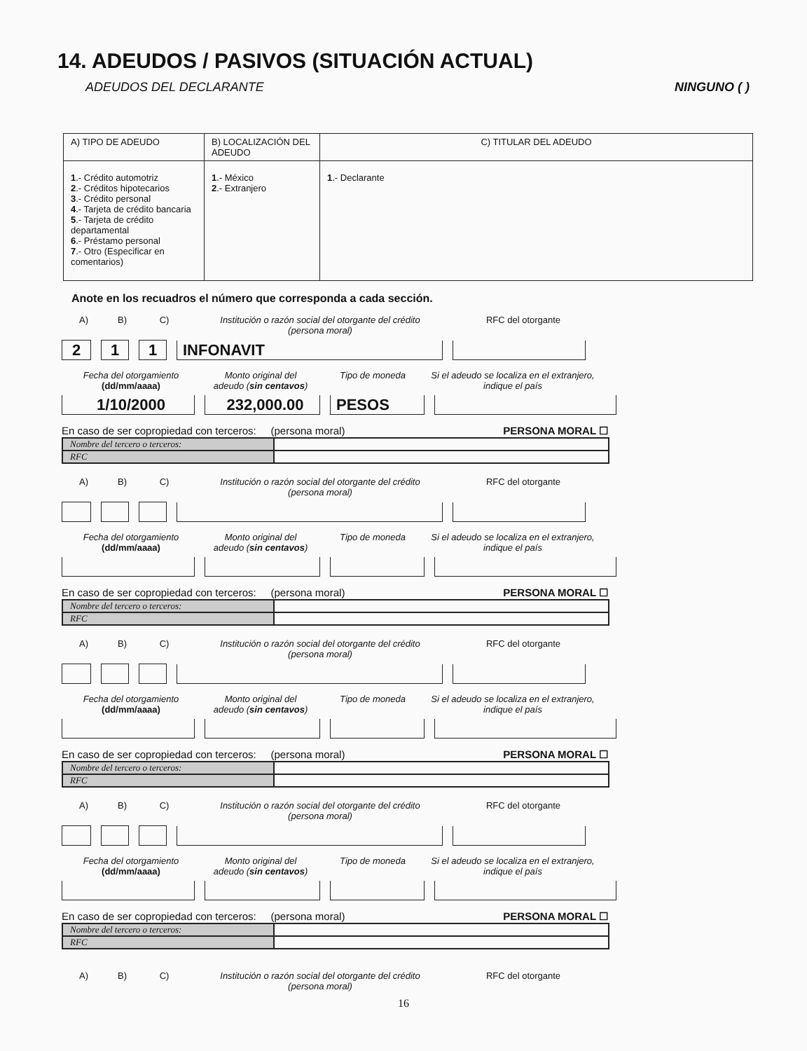14. ADEUDOS / PASIVOS (SITUACIÓN ACTUAL)
ADEUDOS DEL DECLARANTE NINGUNO ( )
| A) TIPO DE ADEUDO | B) LOCALIZACIÓN DEL ADEUDO | C) TITULAR DEL ADEUDO |
| --- | --- | --- |
| 1 .- Crédito automotriz 2 .- Créditos hipotecarios 3 .- Crédito personal 4 .- Tarjeta de crédito bancaria 5 .- Tarjeta de crédito departamental 6 .- Préstamo personal 7 .- Otro (Especificar en comentarios) | 1 .- México 2 .- Extranjero | 1 .- Declarante |
Anote en los recuadros el número que corresponda a cada sección.
A) B) C) Institución o razón social del otorgante del crédito
(persona moral)
RFC del otorgante
2
1
1
INFONAVIT
Fecha del otorgamiento
(dd/mm/aaaa)
Monto original del
adeudo (sin centavos)
Tipo de moneda Si el adeudo se localiza en el extranjero, indique el país
1/10/2000
232,000.00
PESOS
En caso de ser copropiedad con terceros: (persona moral) PERSONA MORAL ☐
| Nombre del tercero o terceros: | |
| RFC | |
A) B) C) Institución o razón social del otorgante del crédito
(persona moral)
RFC del otorgante
Fecha del otorgamiento
(dd/mm/aaaa)
Monto original del
adeudo (sin centavos)
Tipo de moneda Si el adeudo se localiza en el extranjero, indique el país
En caso de ser copropiedad con terceros: (persona moral) PERSONA MORAL ☐
| Nombre del tercero o terceros: | |
| RFC | |
A) B) C) Institución o razón social del otorgante del crédito
(persona moral)
RFC del otorgante
Fecha del otorgamiento
(dd/mm/aaaa)
Monto original del
adeudo (sin centavos)
Tipo de moneda Si el adeudo se localiza en el extranjero, indique el país
En caso de ser copropiedad con terceros: (persona moral) PERSONA MORAL ☐
| Nombre del tercero o terceros: | |
| RFC | |
A) B) C) Institución o razón social del otorgante del crédito
(persona moral)
RFC del otorgante
Fecha del otorgamiento
(dd/mm/aaaa)
Monto original del
adeudo (sin centavos)
Tipo de moneda Si el adeudo se localiza en el extranjero, indique el país
En caso de ser copropiedad con terceros: (persona moral) PERSONA MORAL ☐
| Nombre del tercero o terceros: | |
| RFC | |
A) B) C) Institución o razón social del otorgante del crédito
(persona moral)
RFC del otorgante
16